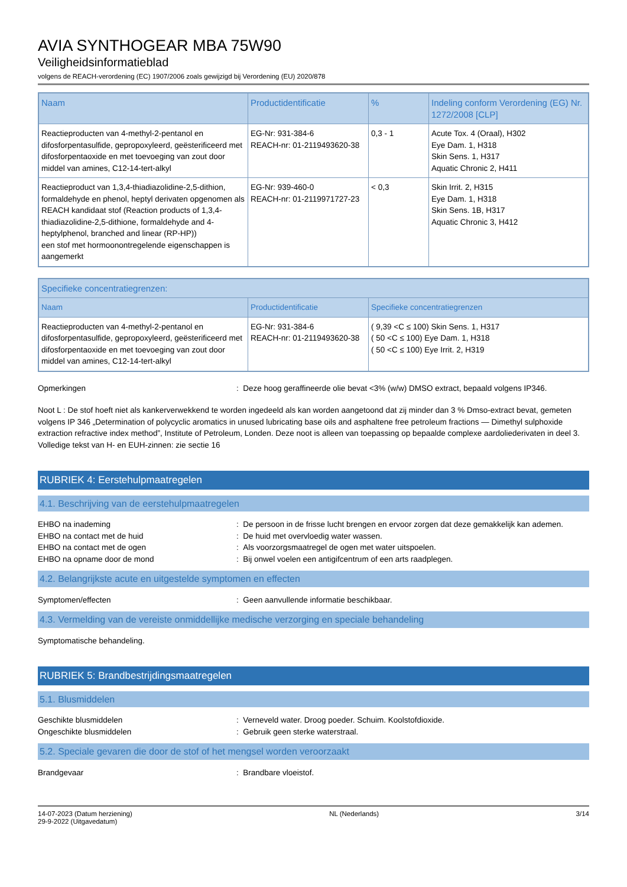AVIA SYNTHOGEAR MBA 75W90
Veiligheidsinformatieblad
volgens de REACH-verordening (EC) 1907/2006 zoals gewijzigd bij Verordening (EU) 2020/878
| Naam | Productidentificatie | % | Indeling conform Verordening (EG) Nr. 1272/2008 [CLP] |
| --- | --- | --- | --- |
| Reactieproducten van 4-methyl-2-pentanol en difosforpentasulfide, gepropoxyleerd, geësterificeerd met difosforpentaoxide en met toevoeging van zout door middel van amines, C12-14-tert-alkyl | EG-Nr: 931-384-6 REACH-nr: 01-2119493620-38 | 0,3 - 1 | Acute Tox. 4 (Oraal), H302 Eye Dam. 1, H318 Skin Sens. 1, H317 Aquatic Chronic 2, H411 |
| Reactieproduct van 1,3,4-thiadiazolidine-2,5-dithion, formaldehyde en phenol, heptyl derivaten opgenomen als REACH kandidaat stof (Reaction products of 1,3,4-thiadiazolidine-2,5-dithione, formaldehyde and 4-heptylphenol, branched and linear (RP-HP)) een stof met hormoonontregelende eigenschappen is aangemerkt | EG-Nr: 939-460-0 REACH-nr: 01-2119971727-23 | < 0,3 | Skin Irrit. 2, H315 Eye Dam. 1, H318 Skin Sens. 1B, H317 Aquatic Chronic 3, H412 |
| Specifieke concentratiegrenzen: | | |
| --- | --- | --- |
| Naam | Productidentificatie | Specifieke concentratiegrenzen |
| Reactieproducten van 4-methyl-2-pentanol en difosforpentasulfide, gepropoxyleerd, geësterificeerd met difosforpentaoxide en met toevoeging van zout door middel van amines, C12-14-tert-alkyl | EG-Nr: 931-384-6 REACH-nr: 01-2119493620-38 | ( 9,39 <C ≤ 100) Skin Sens. 1, H317 ( 50 <C ≤ 100) Eye Dam. 1, H318 ( 50 <C ≤ 100) Eye Irrit. 2, H319 |
Opmerkingen : Deze hoog geraffineerde olie bevat <3% (w/w) DMSO extract, bepaald volgens IP346.
Noot L : De stof hoeft niet als kankerverwekkend te worden ingedeeld als kan worden aangetoond dat zij minder dan 3 % Dmso-extract bevat, gemeten volgens IP 346 „Determination of polycyclic aromatics in unused lubricating base oils and asphaltene free petroleum fractions — Dimethyl sulphoxide extraction refractive index method”, Institute of Petroleum, Londen. Deze noot is alleen van toepassing op bepaalde complexe aardoliederivaten in deel 3.
Volledige tekst van H- en EUH-zinnen: zie sectie 16
RUBRIEK 4: Eerstehulpmaatregelen
4.1. Beschrijving van de eerstehulpmaatregelen
EHBO na inademing : De persoon in de frisse lucht brengen en ervoor zorgen dat deze gemakkelijk kan ademen.
EHBO na contact met de huid : De huid met overvloedig water wassen.
EHBO na contact met de ogen : Als voorzorgsmaatregel de ogen met water uitspoelen.
EHBO na opname door de mond : Bij onwel voelen een antigifcentrum of een arts raadplegen.
4.2. Belangrijkste acute en uitgestelde symptomen en effecten
Symptomen/effecten : Geen aanvullende informatie beschikbaar.
4.3. Vermelding van de vereiste onmiddellijke medische verzorging en speciale behandeling
Symptomatische behandeling.
RUBRIEK 5: Brandbestrijdingsmaatregelen
5.1. Blusmiddelen
Geschikte blusmiddelen : Verneveld water. Droog poeder. Schuim. Koolstofdioxide.
Ongeschikte blusmiddelen : Gebruik geen sterke waterstraal.
5.2. Speciale gevaren die door de stof of het mengsel worden veroorzaakt
Brandgevaar : Brandbare vloeistof.
14-07-2023 (Datum herziening)
29-9-2022 (Uitgavedatum)
NL (Nederlands) 3/14